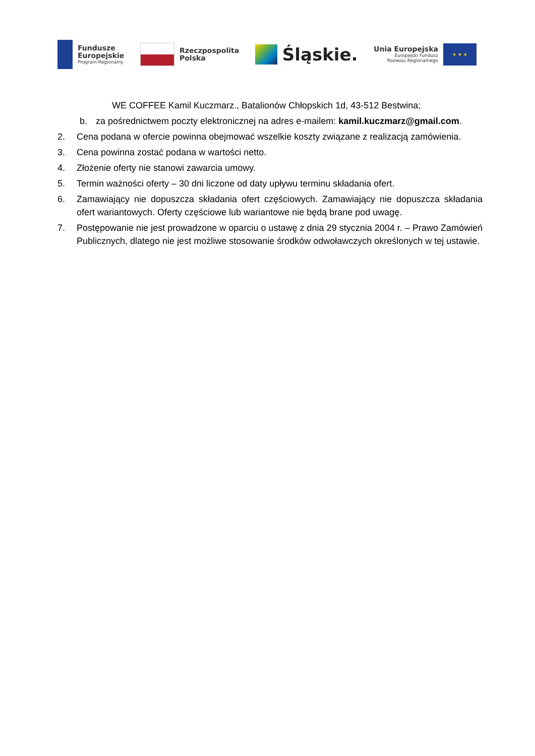Fundusze
Europejskie
Program Regionalny
Rzeczpospolita
Polska
Śląskie.
Unia Europejska
Europejski Fundusz
Rozwoju Regionalnego
★ ★ ★
WE COFFEE Kamil Kuczmarz., Batalionów Chłopskich 1d, 43-512 Bestwina;
b. za pośrednictwem poczty elektronicznej na adres e-mailem: kamil.kuczmarz@gmail.com.
2. Cena podana w ofercie powinna obejmować wszelkie koszty związane z realizacją zamówienia.
3. Cena powinna zostać podana w wartości netto.
4. Złożenie oferty nie stanowi zawarcia umowy.
5. Termin ważności oferty – 30 dni liczone od daty upływu terminu składania ofert.
6. Zamawiający nie dopuszcza składania ofert częściowych. Zamawiający nie dopuszcza składania ofert wariantowych. Oferty częściowe lub wariantowe nie będą brane pod uwagę.
7. Postępowanie nie jest prowadzone w oparciu o ustawę z dnia 29 stycznia 2004 r. – Prawo Zamówień Publicznych, dlatego nie jest możliwe stosowanie środków odwoławczych określonych w tej ustawie.